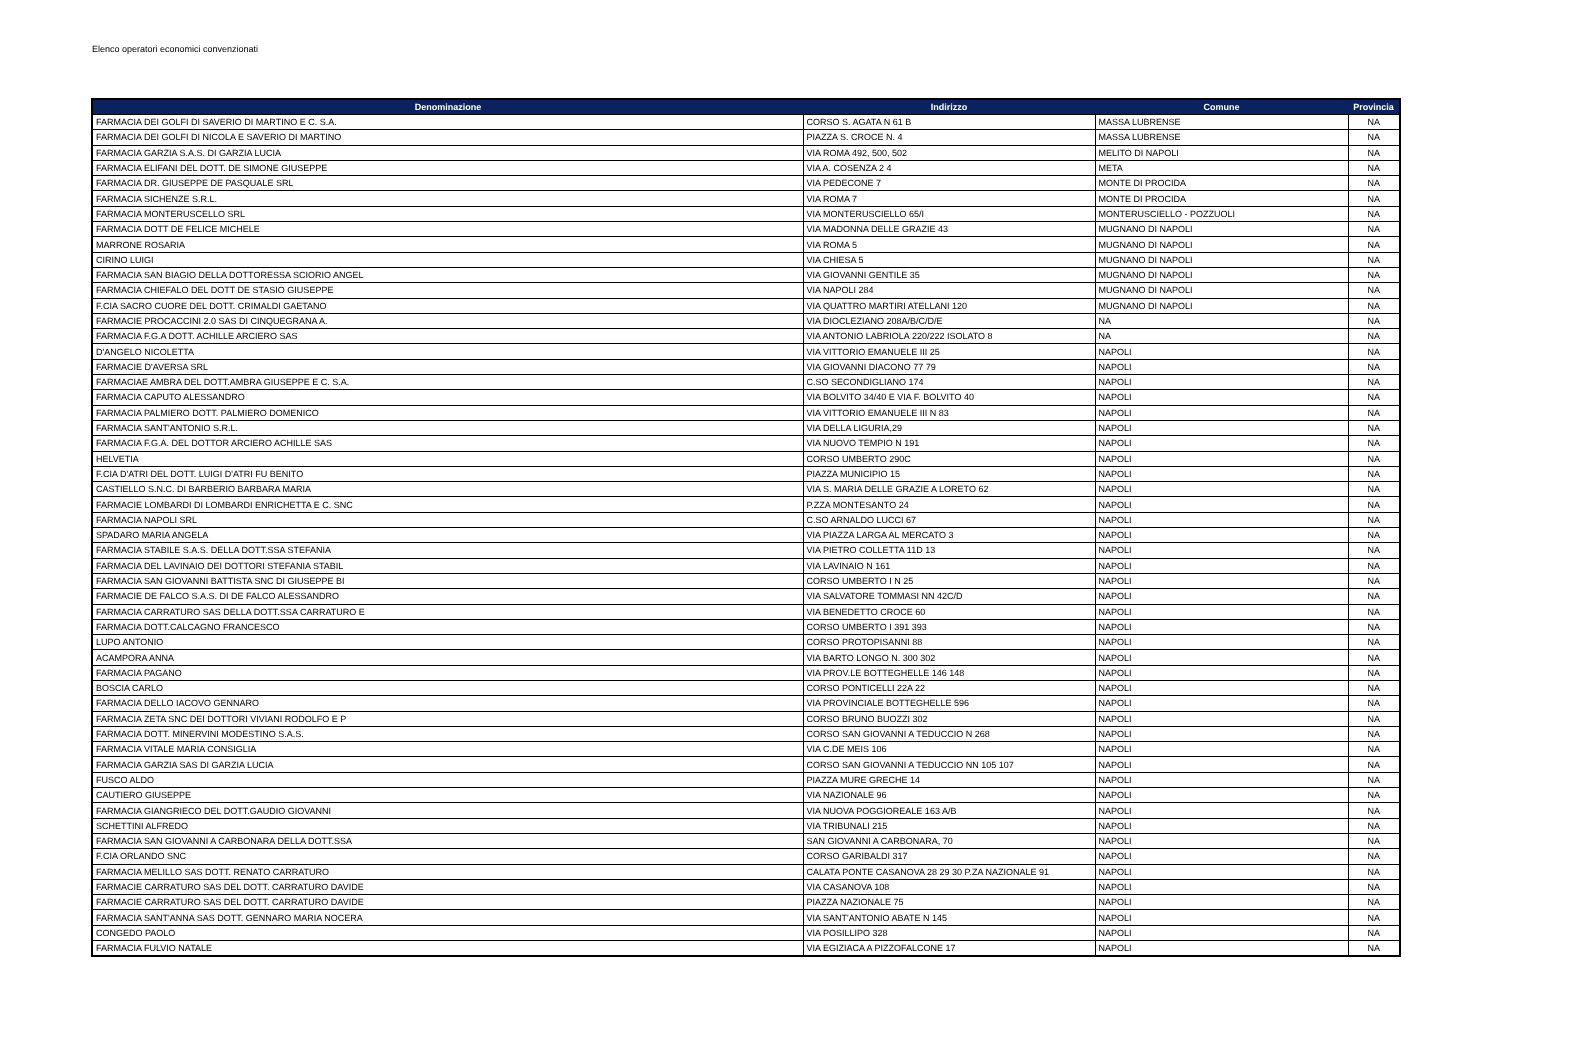Elenco operatori economici convenzionati
| Denominazione | Indirizzo | Comune | Provincia |
| --- | --- | --- | --- |
| FARMACIA DEI GOLFI DI SAVERIO DI MARTINO E C. S.A. | CORSO S. AGATA N 61 B | MASSA LUBRENSE | NA |
| FARMACIA DEI GOLFI DI NICOLA E SAVERIO DI MARTINO | PIAZZA S. CROCE N. 4 | MASSA LUBRENSE | NA |
| FARMACIA GARZIA S.A.S. DI GARZIA LUCIA | VIA ROMA 492, 500, 502 | MELITO DI NAPOLI | NA |
| FARMACIA ELIFANI DEL DOTT. DE SIMONE GIUSEPPE | VIA A. COSENZA 2 4 | META | NA |
| FARMACIA DR. GIUSEPPE DE PASQUALE SRL | VIA PEDECONE 7 | MONTE DI PROCIDA | NA |
| FARMACIA SICHENZE S.R.L. | VIA ROMA 7 | MONTE DI PROCIDA | NA |
| FARMACIA MONTERUSCELLO SRL | VIA MONTERUSCIELLO 65/I | MONTERUSCIELLO - POZZUOLI | NA |
| FARMACIA DOTT DE FELICE MICHELE | VIA MADONNA DELLE GRAZIE 43 | MUGNANO DI NAPOLI | NA |
| MARRONE ROSARIA | VIA ROMA 5 | MUGNANO DI NAPOLI | NA |
| CIRINO LUIGI | VIA CHIESA 5 | MUGNANO DI NAPOLI | NA |
| FARMACIA SAN BIAGIO DELLA DOTTORESSA SCIORIO ANGEL | VIA GIOVANNI GENTILE 35 | MUGNANO DI NAPOLI | NA |
| FARMACIA CHIEFALO DEL DOTT DE STASIO GIUSEPPE | VIA NAPOLI 284 | MUGNANO DI NAPOLI | NA |
| F.CIA SACRO CUORE DEL DOTT. CRIMALDI GAETANO | VIA QUATTRO MARTIRI ATELLANI 120 | MUGNANO DI NAPOLI | NA |
| FARMACIE PROCACCINI 2.0 SAS DI CINQUEGRANA A. | VIA DIOCLEZIANO 208A/B/C/D/E | NA | NA |
| FARMACIA F.G.A DOTT. ACHILLE ARCIERO SAS | VIA ANTONIO LABRIOLA 220/222 ISOLATO 8 | NA | NA |
| D'ANGELO NICOLETTA | VIA VITTORIO EMANUELE III 25 | NAPOLI | NA |
| FARMACIE D'AVERSA SRL | VIA GIOVANNI DIACONO 77 79 | NAPOLI | NA |
| FARMACIAE AMBRA DEL DOTT.AMBRA GIUSEPPE E C. S.A. | C.SO SECONDIGLIANO 174 | NAPOLI | NA |
| FARMACIA CAPUTO ALESSANDRO | VIA BOLVITO 34/40 E VIA F. BOLVITO 40 | NAPOLI | NA |
| FARMACIA PALMIERO DOTT. PALMIERO DOMENICO | VIA VITTORIO EMANUELE III N 83 | NAPOLI | NA |
| FARMACIA SANT'ANTONIO S.R.L. | VIA DELLA LIGURIA,29 | NAPOLI | NA |
| FARMACIA F.G.A. DEL DOTTOR ARCIERO ACHILLE SAS | VIA NUOVO TEMPIO N 191 | NAPOLI | NA |
| HELVETIA | CORSO UMBERTO 290C | NAPOLI | NA |
| F.CIA D'ATRI DEL DOTT. LUIGI D'ATRI FU BENITO | PIAZZA MUNICIPIO 15 | NAPOLI | NA |
| CASTIELLO S.N.C. DI BARBERIO BARBARA MARIA | VIA S. MARIA DELLE GRAZIE A LORETO 62 | NAPOLI | NA |
| FARMACIE LOMBARDI DI LOMBARDI ENRICHETTA E C. SNC | P.ZZA MONTESANTO 24 | NAPOLI | NA |
| FARMACIA NAPOLI SRL | C.SO ARNALDO LUCCI 67 | NAPOLI | NA |
| SPADARO MARIA ANGELA | VIA PIAZZA LARGA AL MERCATO 3 | NAPOLI | NA |
| FARMACIA STABILE S.A.S. DELLA DOTT.SSA STEFANIA | VIA PIETRO COLLETTA 11D 13 | NAPOLI | NA |
| FARMACIA DEL LAVINAIO DEI DOTTORI STEFANIA STABIL | VIA LAVINAIO N 161 | NAPOLI | NA |
| FARMACIA SAN GIOVANNI BATTISTA SNC DI GIUSEPPE BI | CORSO UMBERTO I N 25 | NAPOLI | NA |
| FARMACIE DE FALCO S.A.S. DI DE FALCO ALESSANDRO | VIA SALVATORE TOMMASI NN 42C/D | NAPOLI | NA |
| FARMACIA CARRATURO SAS DELLA DOTT.SSA CARRATURO E | VIA BENEDETTO CROCE 60 | NAPOLI | NA |
| FARMACIA DOTT.CALCAGNO FRANCESCO | CORSO UMBERTO I 391 393 | NAPOLI | NA |
| LUPO ANTONIO | CORSO PROTOPISANNI 88 | NAPOLI | NA |
| ACAMPORA ANNA | VIA BARTO LONGO N. 300 302 | NAPOLI | NA |
| FARMACIA PAGANO | VIA PROV.LE BOTTEGHELLE 146 148 | NAPOLI | NA |
| BOSCIA CARLO | CORSO PONTICELLI 22A 22 | NAPOLI | NA |
| FARMACIA DELLO IACOVO GENNARO | VIA PROVINCIALE BOTTEGHELLE 596 | NAPOLI | NA |
| FARMACIA ZETA SNC DEI DOTTORI VIVIANI RODOLFO E P | CORSO BRUNO BUOZZI 302 | NAPOLI | NA |
| FARMACIA DOTT. MINERVINI MODESTINO S.A.S. | CORSO SAN GIOVANNI A TEDUCCIO N 268 | NAPOLI | NA |
| FARMACIA VITALE MARIA CONSIGLIA | VIA C.DE MEIS 106 | NAPOLI | NA |
| FARMACIA GARZIA SAS DI GARZIA LUCIA | CORSO SAN GIOVANNI A TEDUCCIO NN 105 107 | NAPOLI | NA |
| FUSCO ALDO | PIAZZA MURE GRECHE 14 | NAPOLI | NA |
| CAUTIERO GIUSEPPE | VIA NAZIONALE 96 | NAPOLI | NA |
| FARMACIA GIANGRIECO DEL DOTT.GAUDIO GIOVANNI | VIA NUOVA POGGIOREALE 163 A/B | NAPOLI | NA |
| SCHETTINI ALFREDO | VIA TRIBUNALI 215 | NAPOLI | NA |
| FARMACIA SAN GIOVANNI A CARBONARA DELLA DOTT.SSA | SAN GIOVANNI A CARBONARA, 70 | NAPOLI | NA |
| F.CIA ORLANDO SNC | CORSO GARIBALDI 317 | NAPOLI | NA |
| FARMACIA MELILLO SAS DOTT. RENATO CARRATURO | CALATA PONTE CASANOVA 28 29 30 P.ZA NAZIONALE 91 | NAPOLI | NA |
| FARMACIE CARRATURO SAS DEL DOTT. CARRATURO DAVIDE | VIA CASANOVA 108 | NAPOLI | NA |
| FARMACIE CARRATURO SAS DEL DOTT. CARRATURO DAVIDE | PIAZZA NAZIONALE 75 | NAPOLI | NA |
| FARMACIA SANT'ANNA SAS DOTT. GENNARO MARIA NOCERA | VIA SANT'ANTONIO ABATE N 145 | NAPOLI | NA |
| CONGEDO PAOLO | VIA POSILLIPO 328 | NAPOLI | NA |
| FARMACIA FULVIO NATALE | VIA EGIZIACA A PIZZOFALCONE 17 | NAPOLI | NA |